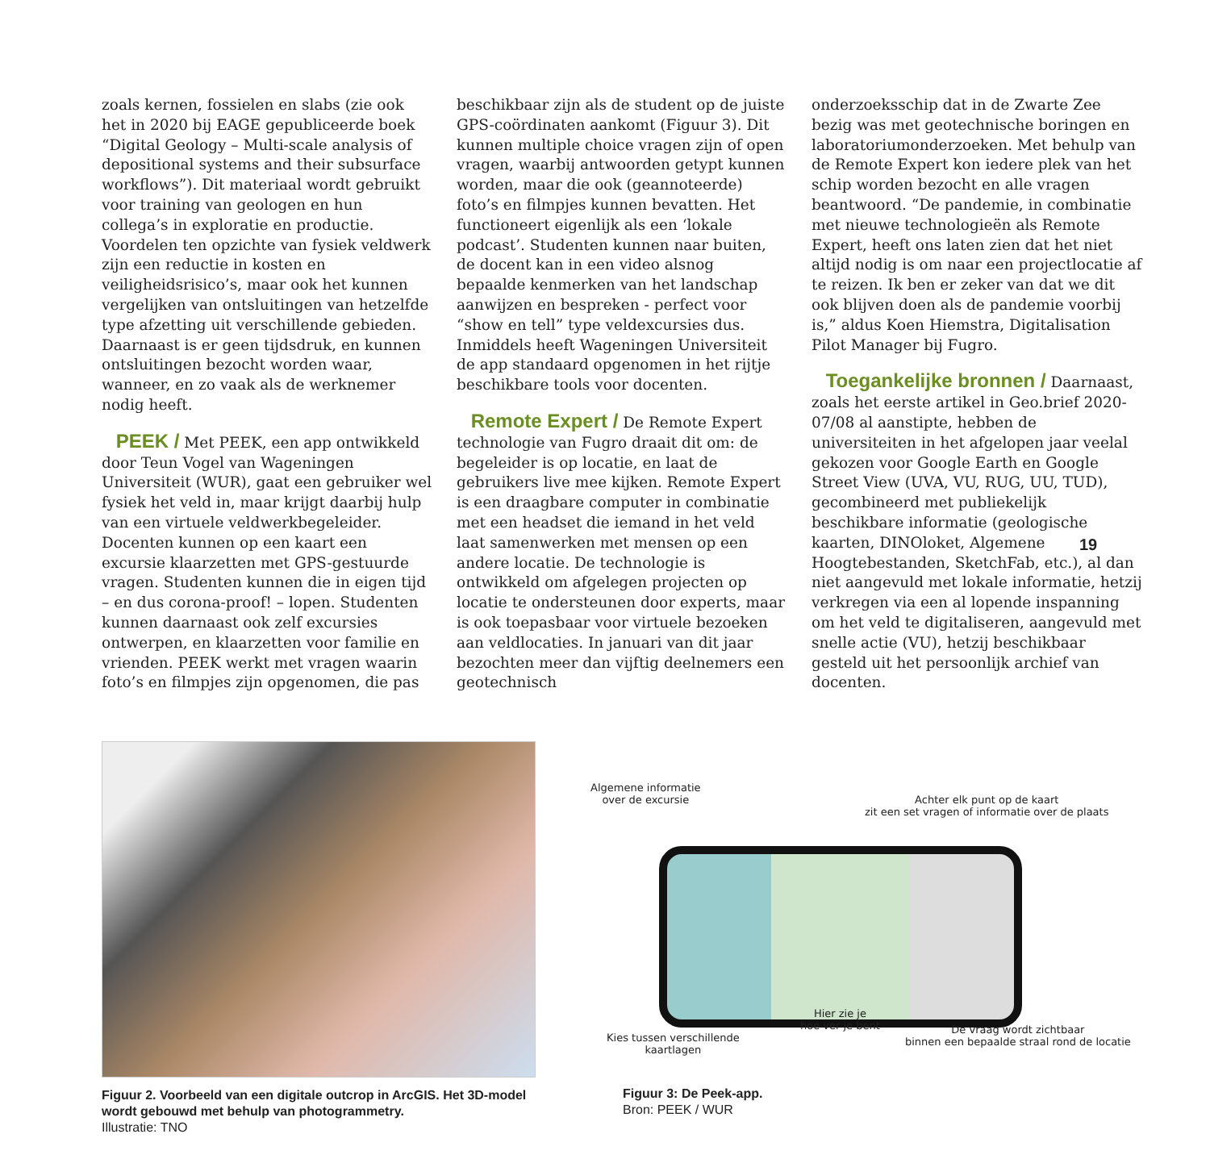zoals kernen, fossielen en slabs (zie ook het in 2020 bij EAGE gepubliceerde boek “Digital Geology – Multi-scale analysis of depositional systems and their subsurface workflows”). Dit materiaal wordt gebruikt voor training van geologen en hun collega’s in exploratie en productie. Voordelen ten opzichte van fysiek veldwerk zijn een reductie in kosten en veiligheidsrisico’s, maar ook het kunnen vergelijken van ontsluitingen van hetzelfde type afzetting uit verschillende gebieden. Daarnaast is er geen tijdsdruk, en kunnen ontsluitingen bezocht worden waar, wanneer, en zo vaak als de werknemer nodig heeft.
PEEK / Met PEEK, een app ontwikkeld door Teun Vogel van Wageningen Universiteit (WUR), gaat een gebruiker wel fysiek het veld in, maar krijgt daarbij hulp van een virtuele veldwerkbegeleider. Docenten kunnen op een kaart een excursie klaarzetten met GPS-gestuurde vragen. Studenten kunnen die in eigen tijd – en dus corona-proof! – lopen. Studenten kunnen daarnaast ook zelf excursies ontwerpen, en klaarzetten voor familie en vrienden. PEEK werkt met vragen waarin foto’s en filmpjes zijn opgenomen, die pas
beschikbaar zijn als de student op de juiste GPS-coördinaten aankomt (Figuur 3). Dit kunnen multiple choice vragen zijn of open vragen, waarbij antwoorden getypt kunnen worden, maar die ook (geannoteerde) foto’s en filmpjes kunnen bevatten. Het functioneert eigenlijk als een ‘lokale podcast’. Studenten kunnen naar buiten, de docent kan in een video alsnog bepaalde kenmerken van het landschap aanwijzen en bespreken - perfect voor “show en tell” type veldexcursies dus. Inmiddels heeft Wageningen Universiteit de app standaard opgenomen in het rijtje beschikbare tools voor docenten.
Remote Expert / De Remote Expert technologie van Fugro draait dit om: de begeleider is op locatie, en laat de gebruikers live mee kijken. Remote Expert is een draagbare computer in combinatie met een headset die iemand in het veld laat samenwerken met mensen op een andere locatie. De technologie is ontwikkeld om afgelegen projecten op locatie te ondersteunen door experts, maar is ook toepasbaar voor virtuele bezoeken aan veldlocaties. In januari van dit jaar bezochten meer dan vijftig deelnemers een geotechnisch
onderzoeksschip dat in de Zwarte Zee bezig was met geotechnische boringen en laboratoriumonderzoeken. Met behulp van de Remote Expert kon iedere plek van het schip worden bezocht en alle vragen beantwoord. “De pandemie, in combinatie met nieuwe technologieën als Remote Expert, heeft ons laten zien dat het niet altijd nodig is om naar een projectlocatie af te reizen. Ik ben er zeker van dat we dit ook blijven doen als de pandemie voorbij is,” aldus Koen Hiemstra, Digitalisation Pilot Manager bij Fugro.
Toegankelijke bronnen / Daarnaast, zoals het eerste artikel in Geo.brief 2020-07/08 al aanstipte, hebben de universiteiten in het afgelopen jaar veelal gekozen voor Google Earth en Google Street View (UVA, VU, RUG, UU, TUD), gecombineerd met publiekelijk beschikbare informatie (geologische kaarten, DINOloket, Algemene Hoogtebestanden, SketchFab, etc.), al dan niet aangevuld met lokale informatie, hetzij verkregen via een al lopende inspanning om het veld te digitaliseren, aangevuld met snelle actie (VU), hetzij beschikbaar gesteld uit het persoonlijk archief van docenten.
19
Figuur 2. Voorbeeld van een digitale outcrop in ArcGIS. Het 3D-model wordt gebouwd met behulp van photogrammetry.
Illustratie: TNO
Algemene informatie
over de excursie
Achter elk punt op de kaart
zit een set vragen of informatie over de plaats
Kies tussen verschillende
kaartlagen
Hier zie je
hoe ver je bent
De vraag wordt zichtbaar
binnen een bepaalde straal rond de locatie
Figuur 3: De Peek-app.
Bron: PEEK / WUR